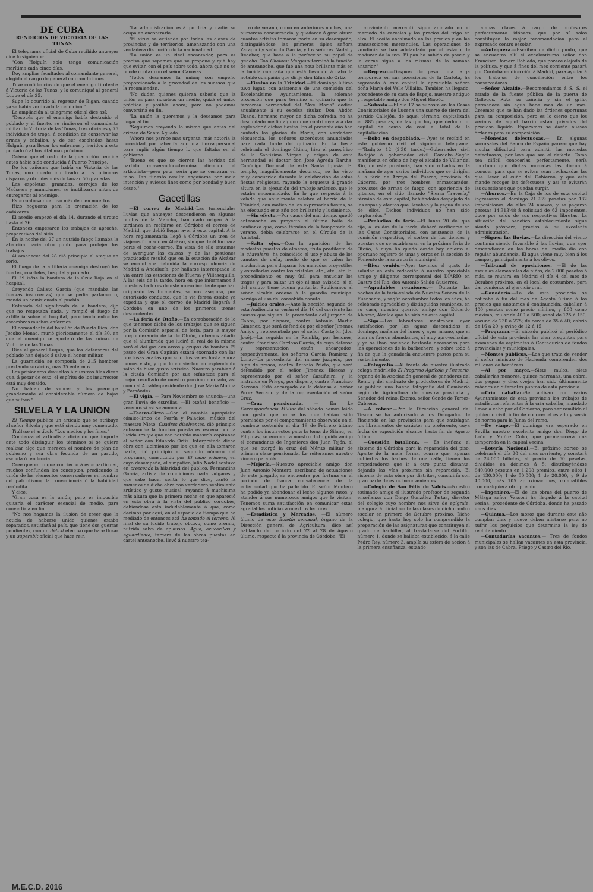DE CUBA
RENDICION DE VICTORIA DE LAS TUNAS
El telegrama oficial de Cuba recibido anteayer dice lo siguiente:
"Con Holguín solo tengo comunicación marítima cada cinco días.
Doy amplias facultades al comandante general, elegido el cargo de general con condiciones.
Tuve confidencias de que el enemigo tiroteaba á Victoria de las Tunas, y lo comuniqué al general Luque el día 25.
Supe lo ocurrido al regresar de Bigan, cuando ya se había verificado la rendición."
La ampliación al telegrama oficial dice así:
"Después que el enemigo había destruido el poblado y el fuerte, se rindieron el comandante militar de Victoria de las Tunas, tres oficiales y 75 individuos de tropa, á condición de conservar las armas y caballos, y de ser escoltados hasta Holguín para llevar los enfermos y heridos á este poblado ó al hospital más próximo.
Créese que el resto de la guarnición rendida antes había sido conducida á Puerto Príncipe.
De los cañones que había en Victoria de las Tunas, uno quedó inutilizado á los primeros disparos y otro después de lanzar 50 granadas.
Las espoletas, granadas, cerrojos de los Maüssers y municiones, se inutilizaron antes de entregarlos al enemigo.
Este confiesa que tuvo más de cien muertos.
Hizo hogueras para la cremación de los cadáveres.
El asedio empezó el día 14, durando el tiroteo hasta el 26.
Entonces empezaron los trabajos de aproche, preparativos del sitio.
En la noche del 27 un nutrido fuego llamaba la atención hacia otro punto para protejer los trabajos.
Al amanecer del 28 dió principio el ataque en serio.
El fuego de la artillería enemiga destruyó los fuertes, cuarteles, hospital y poblado.
El 29 izóse la bandera de la Cruz Roja en el hospital.
Creyendo Calixto García (que mandaba las fuerzas insurrectas) que se pedía parlamento, mandó un comisionado al pueblo.
Enterado del significado de la bandera, dijo que no respetaba nada, y rompió el fuego de artillería sobre el hospital, pereciendo entre los escombros muchos enfermos.
El comandante del batallón de Puerto Rico, don Jacobo Menac, murió gloriosamente el día 30, en que el enemigo se apoderó de las ruinas de Victoria de las Tunas.
Dice el general Luque, que los defensores del poblado han dejado á salvo el honor militar.
La guarnición se componía de 215 hombres prestando servicios, mas 35 enfermos.
Los prisioneros devueltos á nuestras filas dicen que, á pesar de esto, el espíritu de los insurrectos está muy decaido.
No hablan de vencer y les preocupa grandemente el considerable número de bajas que sufren."
SILVELA Y LA UNION
El Tiempo publica un artículo que se atribuye al señor Silvela y que está siendo muy comentado.
Titúlase el artículo "Los medios y los fines."
Comienza el articulista diciendo que importa ante todo distinguir los términos si se quiere realizar algo que merezca el nombre de plan de gobierno y sea obra fecunda de un partido, escuela ó tendencia.
Cree que en lo que concierne á este particular, muchos confunden los conceptos, predicando la unión de los elementos conservadores en nombre del patriotismo, la conveniencia ó la habilidad recóndita.
Y dice:
"Gran cosa es la unión; pero es imposible quitarla el carácter esencial de medio, para convertirla en fin.
"No nos hagamos la ilusión de creer que la noticia de haberse unido quienes estaba separados, satisfará al país, que tiene dos guerras pendientes, con un déficit efectivo que hace llorar y un superabit oficial que hace reir.
"La administración está perdida y nadie se ocupa en encontrarla.
"El virus se extiende por todas las clases de provincias y de territorios, amenazando con una verdadera disolución de la nacionalidad.
"La unión es un ideal encantador, pero es preciso que sepamos que se propone y qué hay que evitar, con el país sobre todo, ahora que no se puede contar con el señor Cánovas.
"Todos deseamos la unión; con empeño proporcionado á la gravedad de los sucesos que la recomiendan.
"No duden quienes quieran saberlo que la unión es para nosotros un medio, quizá el único práctico y posible ahora; pero no podemos convertirla en fin.
"La unión la queremos y la deseamos para llegar al fin.
"Seguimos creyendo lo mismo que antes del crimen de Santa Agueda.
"Ahora nos parece mas urgente, más notoria la necesidad, por haber faltado una fuerza personal para suplir algún tiempo lo que faltaba en el gobierno.
"Bueno es que se cierren las heridas del partido conservador—termina diciendo el articulista—pero peor sería que se cerraran en falso. Tan funesto resulta engañarse por mala intención y aviesos fines como por bondad y buen deseo."
Gacetillas
—El correo de Madrid.-Las torrenciales lluvias que anteayer descendieron en algunos puntos de la Mancha, han dado origen á la tardanza en recibirse en Córdoba el correo de Madrid, que debió llegar ayer á esta capital. A la hora reglamentaria llegó á Córdoba un tren de viajeros formado en Alcázar, sin que de él formara parte el coche-correo. En vista de ello tratamos de averiguar las causas, y de las gestiones practicadas resultó que en la estación de Alcázar se encontraba detenida la correspondencia de Madrid á Andalucía, por hallarse interceptada la vía entre las estaciones de Huerta y Villasequilla. A las seis de la tarde, hora en que informamos á nuestros lectores de este nuevo incidente que han originado las tormentas, se nos asegura, por autorizado conducto, que la vía férrea estaba ya expedita y que el correo de Madrid llegaría á Córdoba en uno de los primeros trenes descendentes.
—La feria de Otoño.—En corroboración de lo que tenemos dicho de los trabajos que se siguen por la Comisión especial de feria, para la mayor preponderancia de la de Otoño, debemos añadir que el alumbrado que lucirá el real de la misma será el del gas con arcos y grupos de bombas. El paseo del Gran Capitán estará exornado con las preciosas arañas que solo dos veces hasta ahora hemos visto, y que lo convierten en explendente salón de buen gusto artístico. Nuestro parabien á la citada Comisión por sus esfuerzos para el mejor resultado de nuestro próximo mercado, así como al Alcalde-presidente don José María Molina y Fernández.
—El vigía. — Para Noviembre se anuncia—una gran lluvia de estrellas. —El otoñal beneficio — veremos si así se aumenta.
—Teatro-Circo.—Con el notable apropósito cómico-lírico de Perrín y Palacios, música del maestro Nieto, Cuadros disolventes, dió principio anteanoche la función puesta es escena por la lucida troupe que con notable maestría capitanea el señor don Eduardo Ortiz. Interpretada dicha obra con lucimiento por los que en ella tomaron parte, dió principio el segundo número del programa, constituido por El cabo primero, en cuyo desempeño, el simpático Julio Nadal sostuvo en crescendo la hilaridad del público. Fernandina García, artista de condiciones nada vulgares y que sabe hacer sentir lo que dice, cantó la romanza de dicha obra con verdadero sentimiento artístico y gusto musical, rayando á muchísima más altura que la primera noche en que apareció en esta obra á la vista del público cordobés, debiéndose esto indudablemente á que, como decimos por aquí, en el espacio de tiempo que ha mediado de entonces acá ha tomado el terreno. Al final de su lucido trabajo obtuvo, como premio, nutrida salva de aplausos. Agua, azucarillos y aguardiente, tercera de las obras puestas en cartel anteanoche, llevó á nuestro tea-
tro de verano, como en anteriores noches, una numerosa concurrencia, y quedaron á gran altura cuantos artistas tomaron parte en su desempeño, distinguiéndose las primeras tiples señora Zaragoci y señorita García, y los señores Nadal y Recober, que hace á la perfección su papel de gancho. Con Chateau Margaux terminó la función de anteanoche, que fué una nota brillante más en la lucida campaña que está llevando á cabo la notable compañía que dirije don Eduardo Ortiz.
—Fiestas en la Trinidad.—El domingo último tuvo lugar, con asistencia de una comisión del Excelentísimo Ayuntamiento, la solemne procesión que puso término al quinario que la fervorosa hermandad del "Ave María" dedica anualmente á su excelsa titular. Don Abdón Usano, hermano mayor de dicha cofradía, no ha descuidado medio alguno que contribuyera á dar explendor á dichas fiestas. En el presente año han cantado las glorias de María, con verdadera elocuencia, los señores sacerdotes anunciados para cada tarde del quinario. En la fiesta celebrada el domingo último, hizo el panegírico de la Santísima Virgen y origen de esta hermandad el doctor don José Agreda Bartha, Canónigo Doctoral de esta Santa Iglesia. El templo, magníficamente decorado, se ha visto muy concurrido durante la celebración de estas fiestas religiosas, rayando la orquesta á grande altura en la ejecución del trabajo artístico, que le estaba encomendado. En lo que respecta á la velada que anualmente celebra el barrio de la Trinidad, con motivo de las expresadas fiestas, se ha efectuado este año con brillantéz y lucimiento.
—Sin efecto.—Por causa del mal tiempo quedó anteanoche en proyecto el último baile de confianza que, como término de la temporada de verano, debía celebrarse en el Círculo de la Amistad.
—Salta ojos.—Con la aparición de los modestos puestos de almezas, fruta predilecta de la chavalería, ha coincidido el uso y abuso de los canutos de caña, medio de que se valen los muchachos para disparar los menudos proyectiles y estrellarlos contra los cristales, etc., etc., etc. El procedimiento es muy útil para ensuciar los trages y para saltar un ojo al más avisado, si el del canuto tiene buena puntería. Suplicamos al señor alcalde ordene á la guardia municipal persiga el uso del consabido canuto.
—Juicios orales.—Ante la sección segunda de esta Audiencia se verán el día 16 del corriente las causas que siguen: la procedente del juzgado de Cabra, por disparo, contra Antonio Martín Gimenez, que será defendido por el señor Jimenez Amigo y representado por el señor Castejón (don José).—La seguida en la Rambla, por lesiones, contra Francisco Cardoso García, de cuya defensa y representación están encargados, respectivamente, los señores García Ramirez y Luna.—La procedente del mismo juzgado, por fuga de presos, contra Antonio Prieto, que será defendido por el señor Jimenez Illescas y representado por el señor Castiñeira; y la instruida en Priego, por disparo, contra Francisco Serrano. Está encargado de la defensa el señor Perez Serrano y de la representación el señor Cruz.
—Cruz pensionada. — En La Correspondencia Militar del sábado hemos leido con gusto que entre los que habían sido premiados por el comportamiento observado en el combate sostenido el día 19 de Febrero último contra los insurrectos para la toma de Silang, en Filipinas, se encuentra nuestro distinguido amigo el comandante de Ingenieros don Juan Tejón, al que se otorgó la cruz del Mérito militar de primera clase pensionada. Le reiteramos nuestro sincero parabién.
—Mejoría.—Nuestro apreciable amigo don Juan Antonio Montero, escribano de actuaciones de este juzgado, se encuentra por fortuna en el periodo de franca convalecencia de la enfermedad que ha padecido. El señor Montero ha podido ya abandonar el lecho algunos ratos, y atender á sus numerosos amigos que le visitan. Tenemos suma satisfacción en comunicar estas agradables noticias á nuestros lectores.
—Estadística y Mercados. —El número último de este Boletín semanal, órgano de la Dirección general de Agricultura, dice así hablando del periodo del 22 al 28 de Agosto último, respecto á la provincia de Córdoba: "El
movimiento mercantil sigue animado en el mercado de cereales y los precios del trigo en alza. El aceite encalmado en los precios y en las transacciones mercantiles. Las operaciones de vendimia se han adelantado por el estado de madurez de la uva. El pan ha subido de precio y la carne sigue á los mismos de la semana anterior."
—Regreso.—Después de pasar una larga temporada en sus posesiones de la Carlota, ha regresado á esta capital la apreciable señora doña María del Valle Villalba. También ha llegado, procedente de su casa de Espejo, nuestro antiguo y respetable amigo don Miguel Riobóo.
—Subasta.—El día 17 se subasta en las Casas Consistoriales de Lucena una suerte de tierra del partido Callejón, de aquel término, capitalizada en 885 pesetas, de las que hay que deducir un capital de censo de casi el total de la capitalización.
—Robo en despoblado.— Ayer se recibió en este gobierno civil el siguiente telegrama.—"Badajóz 12 (2'30 tarde.)—Gobernador civil Badajóz á gobernador civil Córdoba.-Según manifiesta en oficio de hoy el alcalde de Villar del Rio, de esta provincia, han sido robados en la mañana de ayer varios individuos que se dirigían á la feria de Arroyo del Puerco, provincia de Cáceres, por tres hombres enmascarados, provistos de armas de fuego, con apariencia de gitanos, en el sitio llamado "Sierra Travesía," término de esta capital, habiéndoles despojado de las ropas y efectos que llevaban y la yegua de uno de ellos. Dichos individuos no han sido capturados."
—Preludios de feria.—El lúnes 20 del que rije, á las dos de la tarde, deberá verificarse en las Casas Consistoriales, con asistencia de la comisión respectiva, el sorteo de los tiendas y puestos que se establezcan en la próxima feria de Otoño, á cuyo fin queda desde hoy abierto el oportuno registro de unas y otros en la sección de Fomento de la secretaría municipal.
—Bien venido.—Ayer tuvimos el gusto de saludar en esta redacción á nuestro apreciable amigo y diligente corresponsal del DIARIO en Castro del Rio, don Antonio Salido Gutierrez.
—Agradables reuniones.— Durante las noches de la féria-velada de Nuestra Señora de la Fuensanta, y según acostumbra todos los años, ha celebrado agradables y distinguidas reuniones, en su casa, nuestro querido amigo don Eduardo Alvarez, Alcalde que ha sido de esta capital.
—Siga.—Los labradores mostraban ayer satisfaccion por las aguas descendidas el domingo, mañana del lunes y ayer mismo, que si bien no fueron abundantes, sí muy aprovechadas, y ya se iban haciendo bastante necesarias para las operaciones de la barbechera, y sobre todo á fin de que la ganadería encuentre pastos para su sostenimiento.
—Fotografía.—Al frente de nuestro ilustrado colega madrileño El Progreso Agrícola y Pecuario, órgano de la Asociación general de ganaderos del Reino y del sindicato de productores de Madrid, se publica una buena fotografía del Comisario régio de Agricultura de nuestra provincia y Senador del reino, Excmo. señor Conde de Torres-Cabrera.
—A cobrar.—Por la Dirección general del Tesoro se ha autorizado á los Delegados de Hacienda en las provincias para que satisfagan los libramientos de carácter no preferente, cuya fecha de expedición alcance hasta fin de Agosto último.
—Cuestión batallona. — Es ineficaz el sistema de Córdoba para la reparación del piso. Aparte de la mala forma, ocurre que, apenas cubiertos los baches de una calle, tienen los empedradores que ir á otro punto distante, dejando las vías próximas sin reparación. El sistema de esta obra por distritos, concluiría con gran parte de estos inconvenientes.
—Colegio de San Félix de Valois.—Nuestro estimado amigo el ilustrado profesor de segunda enseñanza don Diego González Tartas, director del colegio cuyo nombre nos sirve de epígrafe, inaugurará oficialmente las clases de dicho centro escolar en primero de Octubre próximo. Dicho colegio, que hasta hoy solo ha comprendido la preparación de las asignaturas que constituyen el grado de bachiller, al trasladarse del Portillo, número 1, donde se hallaba establecido, á la calle Pedro Rey, número 3, amplía su esfera de acción á la primera enseñanza, estando
ambas clases á cargo de profesores perfectamente idóneos, que por sí solos constituyen la mejor recomendación para el expresado centro escolar.
—Antequera.—Escriben de dicho punto, que se encuentra allí el excelentísimo señor don Francisco Romero Robledo, que parece alejado de la política, y que á fines del mes corriente pasará por Córdoba en dirección á Madrid, para ayudar á los trabajos de conciliación entre los conservadores.
—Señor Alcalde.—Recomendamos á S. S. el estado de la fuente pública de la puerta de Gallegos. Rota su cañería y sin el grifo, permanece sin agua hace mas de un mes. Creemos que se han dado las órdenes oportunas para su composición, pero es lo cierto que los vecinos de aquel barrio están privados del precioso líquido. Esperamos se darán nuevas órdenes para su composición.
—Monedas defectuosas.— En algunas sucursales del Banco de España parece que hay mucha dificultad para admitir las monedas defectuosas, por leve que sea el defecto. Como sea difícil conocerlas perfectamente, sería oportuno que dichas monedas las dieran á conocer para que se eviten sean rechazadas las que lleven el cuño del Gobierno, y que éste mande recoger las defectuosa, y así se evitarán las cuestiones que puedan surgir.
—Ahorros.—En la Caja de los de esta capital ingresaron el domingo 21.939 pesetas por 182 imposiciones, de ellas 24 nuevas; y se pagaron pesetas 14.313'48 á solicitud de 63 imponentes, doce por saldo de sus respectivas libretas. La situación del benéfico establecimiento sigue siendo próspera, gracias á su excelente administración.
—Siguen las lluvias.—La dirección del viento continúa siendo favorable á las lluvias, que ayer descendieron en las horas del medio día con regular abundancia. El agua viene muy bien á los campos, principalmente á los olivos.
—Tribunal de oposiciones. —El de las escuelas elementales de niñas, de 2.000 pesetas ó más, se reunirá en Madrid el día 4 del mes de Octubre próximo, en el local de costumbre, para dar comienzo al ejercicio oral.
—Ganadería.—La de esta provincia se cotizaba á fin del mes de Agosto último á los precios que anotamos á continuación: caballar, á 400 pesetas como precio mínimo, y 600 como máximo; mular de 400 á 500; asnal de 125 á 150; vacuno de 230 á 275; de cerda de 35 á 40; cabrío de 16 á 20, y ovino de 12 á 15.
—Programa.—El sábado publicó el periódico oficial de esta provincia las cien preguntas para exámenes de aspirantes á Contadurías de fondos provinciales y municipales.
—Montes públicos.—Los que trata de vender el señor ministro de Hacienda comprenden dos millones de hectáreas.
—Al por mayor.—Siete mulos, siete caballerías menores, quince marranas, una cabra, dos yeguas y diez ovejas han sido últimamente robados en diferentes puntos de esta provincia.
—Cría caballar.-Se activan por varios Ayuntamientos de esta provincia los trabajos de estadística referentes á la cría caballar, mandado llevar á cabo por el Gobierno, para ser remitido al gobierno civil, á fin de conocer el estado y servir de norma para la Junta del ramo.
—De viage.—El domingo era esperado en Sevilla nuestro excelente amigo don Diego de León y Muñoz Cobo, que permanecerá una temporada en la capital vecina.
—Lotería Nacional.—El próximo sorteo se celebrará el día 20 del mes corriente, y constará de 24.000 billetes, al precio de 50 pesetas, divididos en décimos á 5; distribuyéndose 840.000 pesetas en 1.208 premios, entre ellos 1 de 130.000; 1 de 50.000; 1 de 20.000, y 9 de 40.000, más 105 aproximaciones, compatibles con cualquiera otro premio.
—Ingeniero.—El de las obras del puerto de Málaga señor Vasconi ha llegado á la capital vecina, procedente de Córdoba, donde ha pasado unos días.
—Quintas.—Los mozos que durante este año cumplan diez y nueve deben alistarse para no sufrir los perjuicios que determina la ley de reclutamiento.
—Contadurías vacantes.— Tres de fondos municipales se hallan vacantes en esta provincia, y son las de Cabra, Priego y Castro del Río.
M.E.C.D. 2016